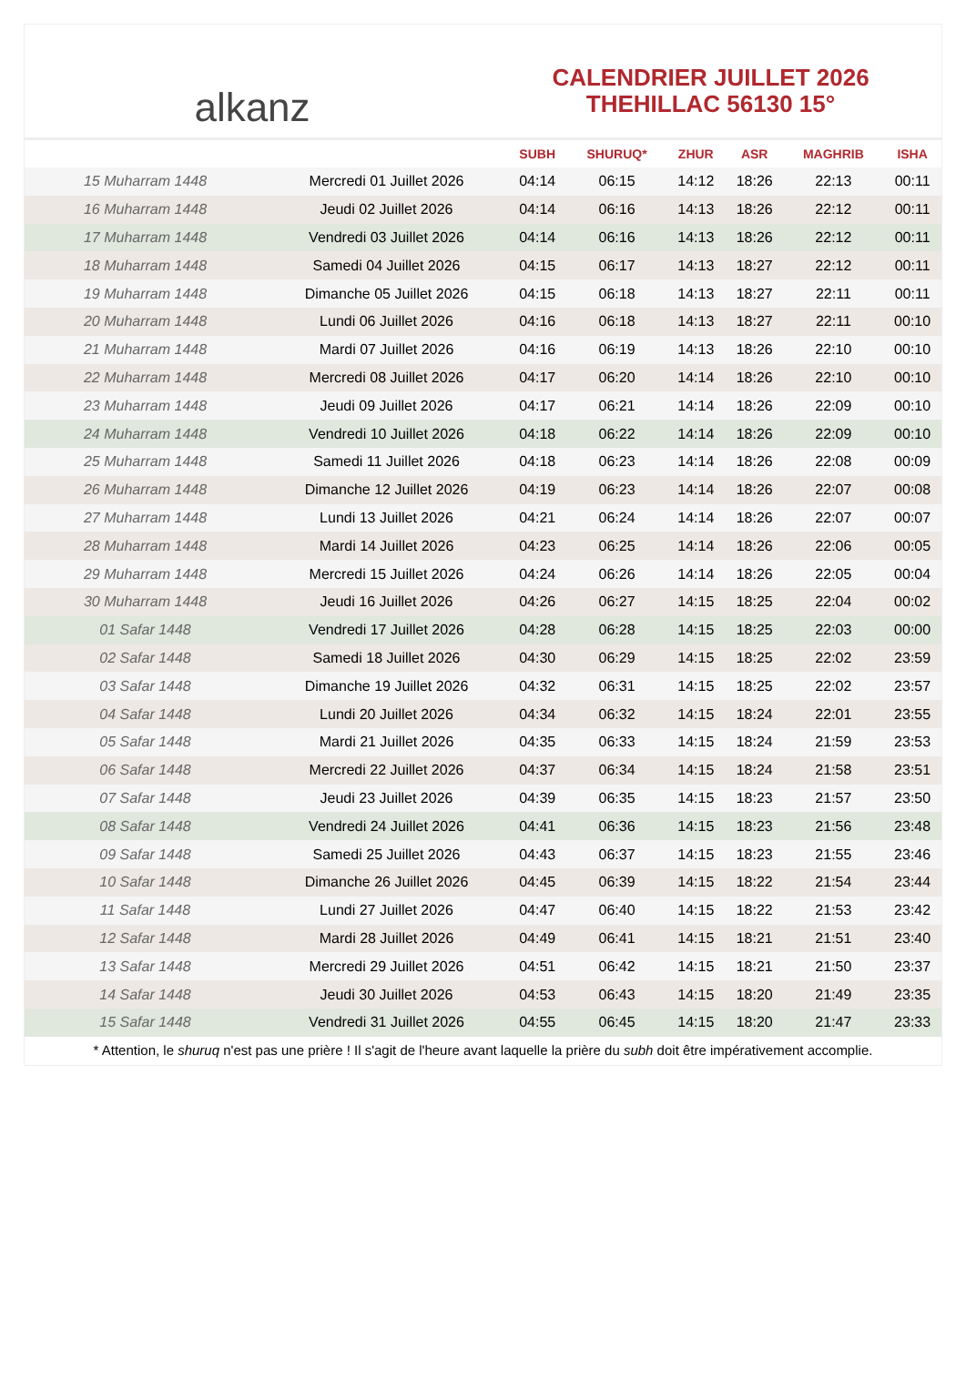alkanz
CALENDRIER JUILLET 2026
THEHILLAC 56130 15°
| | | SUBH | SHURUQ* | ZHUR | ASR | MAGHRIB | ISHA |
| --- | --- | --- | --- | --- | --- | --- | --- |
| 15 Muharram 1448 | Mercredi 01 Juillet 2026 | 04:14 | 06:15 | 14:12 | 18:26 | 22:13 | 00:11 |
| 16 Muharram 1448 | Jeudi 02 Juillet 2026 | 04:14 | 06:16 | 14:13 | 18:26 | 22:12 | 00:11 |
| 17 Muharram 1448 | Vendredi 03 Juillet 2026 | 04:14 | 06:16 | 14:13 | 18:26 | 22:12 | 00:11 |
| 18 Muharram 1448 | Samedi 04 Juillet 2026 | 04:15 | 06:17 | 14:13 | 18:27 | 22:12 | 00:11 |
| 19 Muharram 1448 | Dimanche 05 Juillet 2026 | 04:15 | 06:18 | 14:13 | 18:27 | 22:11 | 00:11 |
| 20 Muharram 1448 | Lundi 06 Juillet 2026 | 04:16 | 06:18 | 14:13 | 18:27 | 22:11 | 00:10 |
| 21 Muharram 1448 | Mardi 07 Juillet 2026 | 04:16 | 06:19 | 14:13 | 18:26 | 22:10 | 00:10 |
| 22 Muharram 1448 | Mercredi 08 Juillet 2026 | 04:17 | 06:20 | 14:14 | 18:26 | 22:10 | 00:10 |
| 23 Muharram 1448 | Jeudi 09 Juillet 2026 | 04:17 | 06:21 | 14:14 | 18:26 | 22:09 | 00:10 |
| 24 Muharram 1448 | Vendredi 10 Juillet 2026 | 04:18 | 06:22 | 14:14 | 18:26 | 22:09 | 00:10 |
| 25 Muharram 1448 | Samedi 11 Juillet 2026 | 04:18 | 06:23 | 14:14 | 18:26 | 22:08 | 00:09 |
| 26 Muharram 1448 | Dimanche 12 Juillet 2026 | 04:19 | 06:23 | 14:14 | 18:26 | 22:07 | 00:08 |
| 27 Muharram 1448 | Lundi 13 Juillet 2026 | 04:21 | 06:24 | 14:14 | 18:26 | 22:07 | 00:07 |
| 28 Muharram 1448 | Mardi 14 Juillet 2026 | 04:23 | 06:25 | 14:14 | 18:26 | 22:06 | 00:05 |
| 29 Muharram 1448 | Mercredi 15 Juillet 2026 | 04:24 | 06:26 | 14:14 | 18:26 | 22:05 | 00:04 |
| 30 Muharram 1448 | Jeudi 16 Juillet 2026 | 04:26 | 06:27 | 14:15 | 18:25 | 22:04 | 00:02 |
| 01 Safar 1448 | Vendredi 17 Juillet 2026 | 04:28 | 06:28 | 14:15 | 18:25 | 22:03 | 00:00 |
| 02 Safar 1448 | Samedi 18 Juillet 2026 | 04:30 | 06:29 | 14:15 | 18:25 | 22:02 | 23:59 |
| 03 Safar 1448 | Dimanche 19 Juillet 2026 | 04:32 | 06:31 | 14:15 | 18:25 | 22:02 | 23:57 |
| 04 Safar 1448 | Lundi 20 Juillet 2026 | 04:34 | 06:32 | 14:15 | 18:24 | 22:01 | 23:55 |
| 05 Safar 1448 | Mardi 21 Juillet 2026 | 04:35 | 06:33 | 14:15 | 18:24 | 21:59 | 23:53 |
| 06 Safar 1448 | Mercredi 22 Juillet 2026 | 04:37 | 06:34 | 14:15 | 18:24 | 21:58 | 23:51 |
| 07 Safar 1448 | Jeudi 23 Juillet 2026 | 04:39 | 06:35 | 14:15 | 18:23 | 21:57 | 23:50 |
| 08 Safar 1448 | Vendredi 24 Juillet 2026 | 04:41 | 06:36 | 14:15 | 18:23 | 21:56 | 23:48 |
| 09 Safar 1448 | Samedi 25 Juillet 2026 | 04:43 | 06:37 | 14:15 | 18:23 | 21:55 | 23:46 |
| 10 Safar 1448 | Dimanche 26 Juillet 2026 | 04:45 | 06:39 | 14:15 | 18:22 | 21:54 | 23:44 |
| 11 Safar 1448 | Lundi 27 Juillet 2026 | 04:47 | 06:40 | 14:15 | 18:22 | 21:53 | 23:42 |
| 12 Safar 1448 | Mardi 28 Juillet 2026 | 04:49 | 06:41 | 14:15 | 18:21 | 21:51 | 23:40 |
| 13 Safar 1448 | Mercredi 29 Juillet 2026 | 04:51 | 06:42 | 14:15 | 18:21 | 21:50 | 23:37 |
| 14 Safar 1448 | Jeudi 30 Juillet 2026 | 04:53 | 06:43 | 14:15 | 18:20 | 21:49 | 23:35 |
| 15 Safar 1448 | Vendredi 31 Juillet 2026 | 04:55 | 06:45 | 14:15 | 18:20 | 21:47 | 23:33 |
* Attention, le shuruq n'est pas une prière ! Il s'agit de l'heure avant laquelle la prière du subh doit être impérativement accomplie.